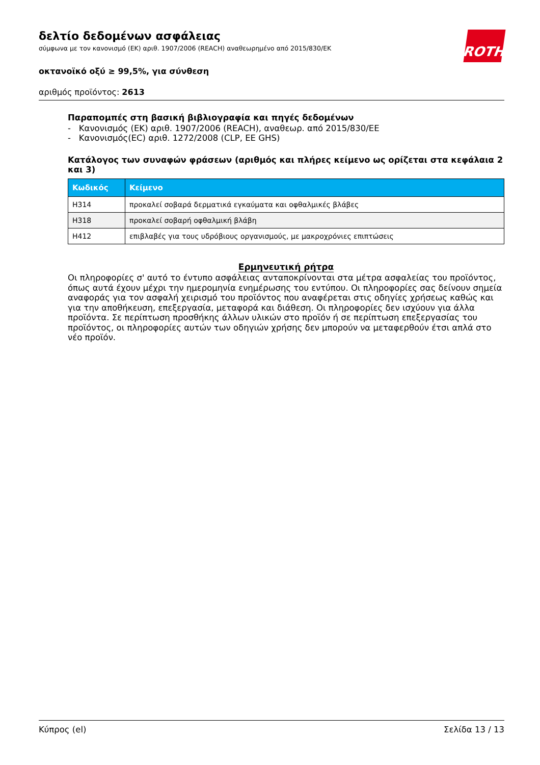δελτίο δεδομένων ασφάλειας
σύμφωνα με τον κανονισμό (ΕΚ) αριθ. 1907/2006 (REACH) αναθεωρημένο από 2015/830/EΚ
ROTH
οκτανοϊκό οξύ ≥ 99,5%, για σύνθεση
αριθμός προϊόντος: 2613
Παραπομπές στη βασική βιβλιογραφία και πηγές δεδομένων
- Κανονισμός (ΕΚ) αριθ. 1907/2006 (REACH), αναθεωρ. από 2015/830/ΕΕ
- Κανονισμός(EC) αριθ. 1272/2008 (CLP, EE GHS)
Κατάλογος των συναφών φράσεων (αριθμός και πλήρες κείμενο ως ορίζεται στα κεφάλαια 2 και 3)
| Κωδικός | Κείμενο |
| --- | --- |
| H314 | προκαλεί σοβαρά δερματικά εγκαύματα και οφθαλμικές βλάβες |
| H318 | προκαλεί σοβαρή οφθαλμική βλάβη |
| H412 | επιβλαβές για τους υδρόβιους οργανισμούς, με μακροχρόνιες επιπτώσεις |
Ερμηνευτική ρήτρα
Οι πληροφορίες σ' αυτό το έντυπο ασφάλειας ανταποκρίνονται στα μέτρα ασφαλείας του προϊόντος, όπως αυτά έχουν μέχρι την ημερομηνία ενημέρωσης του εντύπου. Οι πληροφορίες σας δείνουν σημεία αναφοράς για τον ασφαλή χειρισμό του προϊόντος που αναφέρεται στις οδηγίες χρήσεως καθώς και για την αποθήκευση, επεξεργασία, μεταφορά και διάθεση. Οι πληροφορίες δεν ισχύουν για άλλα προϊόντα. Σε περίπτωση προσθήκης άλλων υλικών στο προϊόν ή σε περίπτωση επεξεργασίας του προϊόντος, οι πληροφορίες αυτών των οδηγιών χρήσης δεν μπορούν να μεταφερθούν έτσι απλά στο νέο προϊόν.
Κύπρος (el) Σελίδα 13 / 13